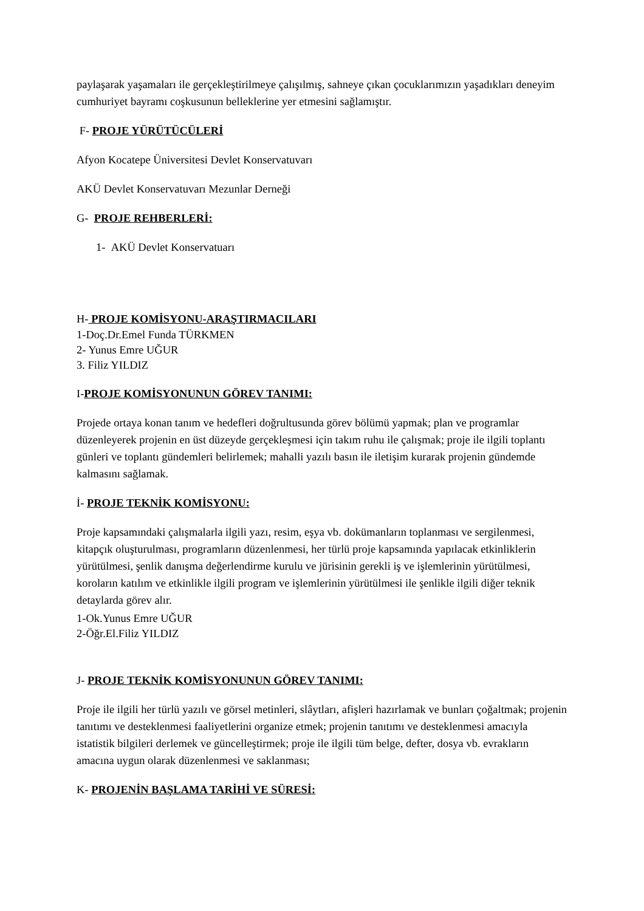paylaşarak yaşamaları ile gerçekleştirilmeye çalışılmış, sahneye çıkan çocuklarımızın yaşadıkları deneyim cumhuriyet bayramı coşkusunun belleklerine yer etmesini sağlamıştır.
F- PROJE YÜRÜTÜCÜLERİ
Afyon Kocatepe Üniversitesi Devlet Konservatuvarı
AKÜ Devlet Konservatuvarı Mezunlar Derneği
G- PROJE REHBERLERİ:
1- AKÜ Devlet Konservatuarı
H- PROJE KOMİSYONU-ARAŞTIRMACILARI
1-Doç.Dr.Emel Funda TÜRKMEN
2- Yunus Emre UĞUR
3. Filiz YILDIZ
I-PROJE KOMİSYONUNUN GÖREV TANIMI:
Projede ortaya konan tanım ve hedefleri doğrultusunda görev bölümü yapmak; plan ve programlar düzenleyerek projenin en üst düzeyde gerçekleşmesi için takım ruhu ile çalışmak; proje ile ilgili toplantı günleri ve toplantı gündemleri belirlemek; mahalli yazılı basın ile iletişim kurarak projenin gündemde kalmasını sağlamak.
İ- PROJE TEKNİK KOMİSYONU:
Proje kapsamındaki çalışmalarla ilgili yazı, resim, eşya vb. dokümanların toplanması ve sergilenmesi, kitapçık oluşturulması, programların düzenlenmesi, her türlü proje kapsamında yapılacak etkinliklerin yürütülmesi, şenlik danışma değerlendirme kurulu ve jürisinin gerekli iş ve işlemlerinin yürütülmesi, koroların katılım ve etkinlikle ilgili program ve işlemlerinin yürütülmesi ile şenlikle ilgili diğer teknik detaylarda görev alır.
1-Ok.Yunus Emre UĞUR
2-Öğr.El.Filiz YILDIZ
J- PROJE TEKNİK KOMİSYONUNUN GÖREV TANIMI:
Proje ile ilgili her türlü yazılı ve görsel metinleri, slâytları, afişleri hazırlamak ve bunları çoğaltmak; projenin tanıtımı ve desteklenmesi faaliyetlerini organize etmek; projenin tanıtımı ve desteklenmesi amacıyla istatistik bilgileri derlemek ve güncelleştirmek; proje ile ilgili tüm belge, defter, dosya vb. evrakların amacına uygun olarak düzenlenmesi ve saklanması;
K- PROJENİN BAŞLAMA TARİHİ VE SÜRESİ: